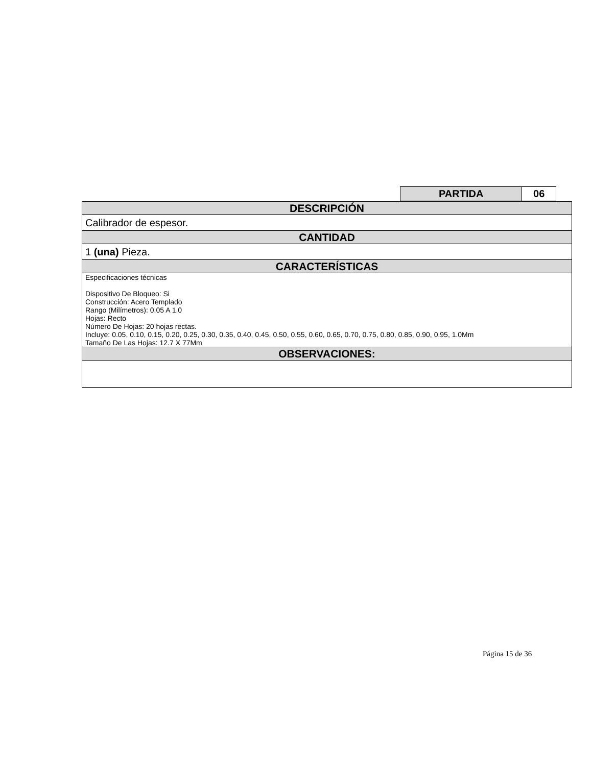| PARTIDA | 06 |
| DESCRIPCIÓN |
| Calibrador de espesor. |
| CANTIDAD |
| 1 (una) Pieza. |
| CARACTERÍSTICAS |
| Especificaciones técnicas Dispositivo De Bloqueo: Si Construcción: Acero Templado Rango (Milímetros): 0.05 A 1.0 Hojas: Recto Número De Hojas: 20 hojas rectas. Incluye: 0.05, 0.10, 0.15, 0.20, 0.25, 0.30, 0.35, 0.40, 0.45, 0.50, 0.55, 0.60, 0.65, 0.70, 0.75, 0.80, 0.85, 0.90, 0.95, 1.0Mm Tamaño De Las Hojas: 12.7 X 77Mm |
| OBSERVACIONES: |
Página 15 de 36